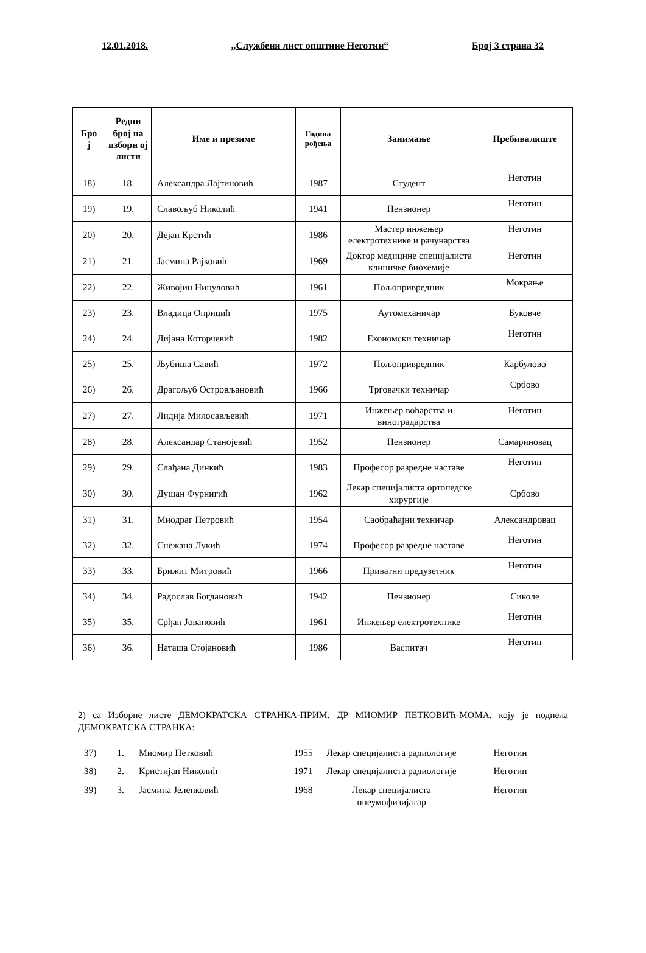12.01.2018. „Службени лист општине Неготин“Број 3 страна 32
| Бро ј | Редни број на изборн ој листи | Име и презиме | Година рођења | Занимање | Пребивалиште |
| --- | --- | --- | --- | --- | --- |
| 18) | 18. | Александра Лајтиновић | 1987 | Студент | Неготин |
| 19) | 19. | Славољуб Николић | 1941 | Пензионер | Неготин |
| 20) | 20. | Дејан Крстић | 1986 | Мастер инжењер електротехнике и рачунарства | Неготин |
| 21) | 21. | Јасмина Рајковић | 1969 | Доктор медицине специјалиста клиничке биохемије | Неготин |
| 22) | 22. | Живојин Ницуловић | 1961 | Пољопривредник | Мокрање |
| 23) | 23. | Владица Оприцић | 1975 | Аутомеханичар | Буковче |
| 24) | 24. | Дијана Которчевић | 1982 | Економски техничар | Неготин |
| 25) | 25. | Љубиша Савић | 1972 | Пољопривредник | Карбулово |
| 26) | 26. | Драгољуб Островљановић | 1966 | Трговачки техничар | Србово |
| 27) | 27. | Лидија Милосављевић | 1971 | Инжењер воћарства и виноградарства | Неготин |
| 28) | 28. | Александар Станојевић | 1952 | Пензионер | Самариновац |
| 29) | 29. | Слађана Динкић | 1983 | Професор разредне наставе | Неготин |
| 30) | 30. | Душан Фурнигић | 1962 | Лекар специјалиста ортопедске хирургије | Србово |
| 31) | 31. | Миодраг Петровић | 1954 | Саобраћајни техничар | Александровац |
| 32) | 32. | Снежана Лукић | 1974 | Професор разредне наставе | Неготин |
| 33) | 33. | Брижит Митровић | 1966 | Приватни предузетник | Неготин |
| 34) | 34. | Радослав Богдановић | 1942 | Пензионер | Сиколе |
| 35) | 35. | Срђан Јовановић | 1961 | Инжењер електротехнике | Неготин |
| 36) | 36. | Наташа Стојановић | 1986 | Васпитач | Неготин |
2) са Изборне листе ДЕМОКРАТСКА СТРАНКА-ПРИМ. ДР МИОМИР ПЕТКОВИЋ-МОМА, коју је поднела ДЕМОКРАТСКА СТРАНКА:
| 37) | 1. | Миомир Петковић | 1955 | Лекар специјалиста радиологије | Неготин |
| 38) | 2. | Кристијан Николић | 1971 | Лекар специјалиста радиологије | Неготин |
| 39) | 3. | Јасмина Јеленковић | 1968 | Лекар специјалиста пнеумофизијатар | Неготин |